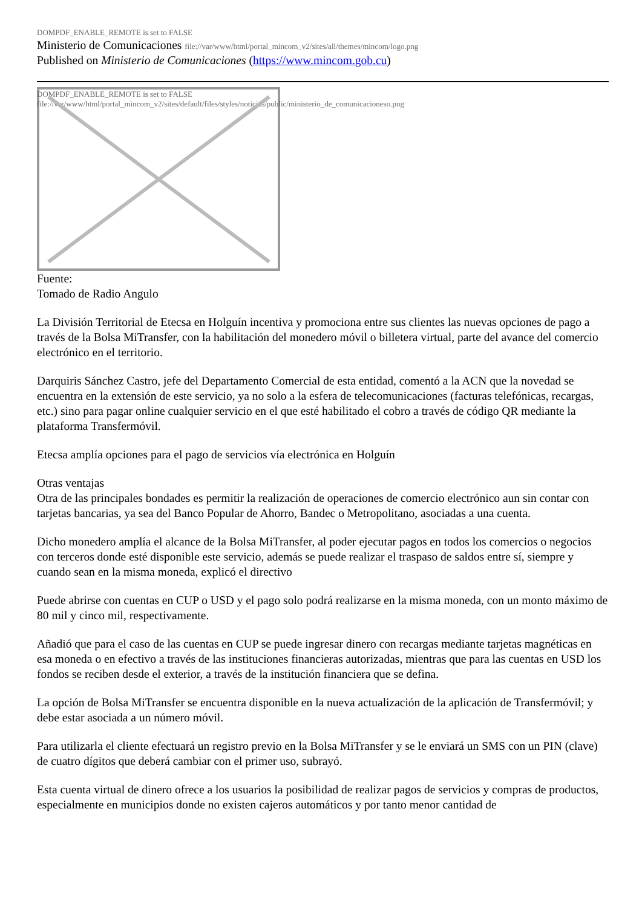DOMPDF_ENABLE_REMOTE is set to FALSE
Ministerio de Comunicaciones file://var/www/html/portal_mincom_v2/sites/all/themes/mincom/logo.png
Published on Ministerio de Comunicaciones (https://www.mincom.gob.cu)
DOMPDF_ENABLE_REMOTE is set to FALSE
file://var/www/html/portal_mincom_v2/sites/default/files/styles/noticias/public/ministerio_de_comunicacioneso.png
Fuente:
Tomado de Radio Angulo
La División Territorial de Etecsa en Holguín incentiva y promociona entre sus clientes las nuevas opciones de pago a través de la Bolsa MiTransfer, con la habilitación del monedero móvil o billetera virtual, parte del avance del comercio electrónico en el territorio.
Darquiris Sánchez Castro, jefe del Departamento Comercial de esta entidad, comentó a la ACN que la novedad se encuentra en la extensión de este servicio, ya no solo a la esfera de telecomunicaciones (facturas telefónicas, recargas, etc.) sino para pagar online cualquier servicio en el que esté habilitado el cobro a través de código QR mediante la plataforma Transfermóvil.
Etecsa amplía opciones para el pago de servicios vía electrónica en Holguín
Otras ventajas
Otra de las principales bondades es permitir la realización de operaciones de comercio electrónico aun sin contar con tarjetas bancarias, ya sea del Banco Popular de Ahorro, Bandec o Metropolitano, asociadas a una cuenta.
Dicho monedero amplía el alcance de la Bolsa MiTransfer, al poder ejecutar pagos en todos los comercios o negocios con terceros donde esté disponible este servicio, además se puede realizar el traspaso de saldos entre sí, siempre y cuando sean en la misma moneda, explicó el directivo
Puede abrirse con cuentas en CUP o USD y el pago solo podrá realizarse en la misma moneda, con un monto máximo de 80 mil y cinco mil, respectivamente.
Añadió que para el caso de las cuentas en CUP se puede ingresar dinero con recargas mediante tarjetas magnéticas en esa moneda o en efectivo a través de las instituciones financieras autorizadas, mientras que para las cuentas en USD los fondos se reciben desde el exterior, a través de la institución financiera que se defina.
La opción de Bolsa MiTransfer se encuentra disponible en la nueva actualización de la aplicación de Transfermóvil; y debe estar asociada a un número móvil.
Para utilizarla el cliente efectuará un registro previo en la Bolsa MiTransfer y se le enviará un SMS con un PIN (clave) de cuatro dígitos que deberá cambiar con el primer uso, subrayó.
Esta cuenta virtual de dinero ofrece a los usuarios la posibilidad de realizar pagos de servicios y compras de productos, especialmente en municipios donde no existen cajeros automáticos y por tanto menor cantidad de